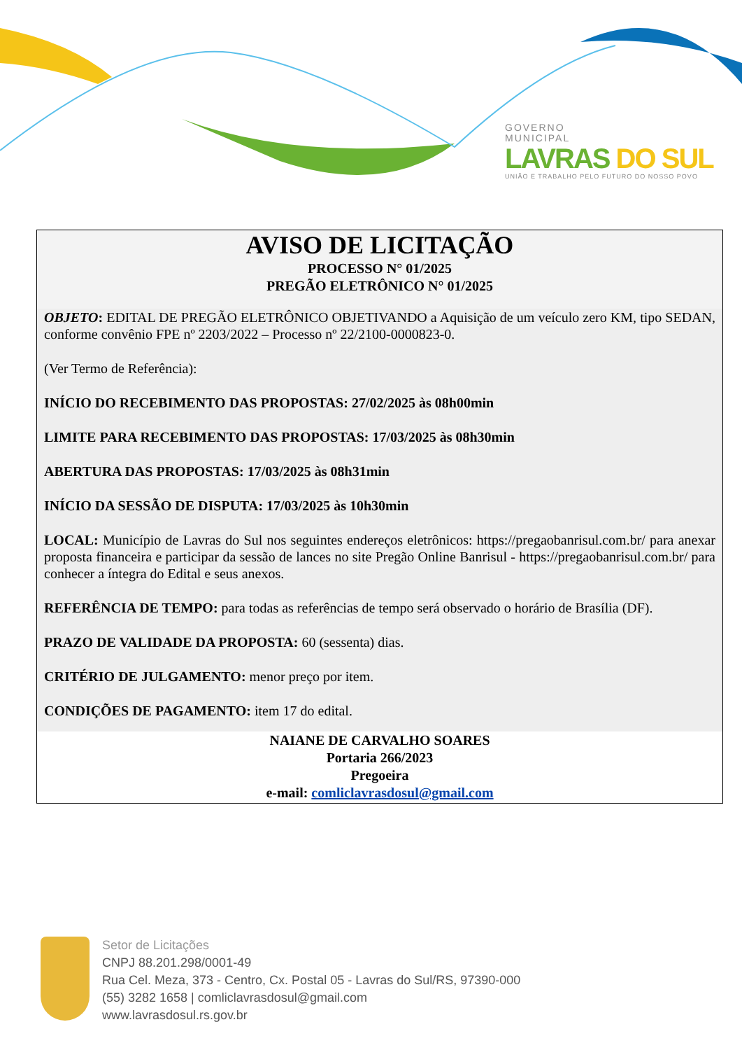GOVERNO
MUNICIPAL
LAVRAS DO SUL
UNIÃO E TRABALHO PELO FUTURO DO NOSSO POVO
AVISO DE LICITAÇÃO
PROCESSO N° 01/2025
PREGÃO ELETRÔNICO N° 01/2025
OBJETO: EDITAL DE PREGÃO ELETRÔNICO OBJETIVANDO a Aquisição de um veículo zero KM, tipo SEDAN, conforme convênio FPE nº 2203/2022 – Processo nº 22/2100-0000823-0.
(Ver Termo de Referência):
INÍCIO DO RECEBIMENTO DAS PROPOSTAS: 27/02/2025 às 08h00min
LIMITE PARA RECEBIMENTO DAS PROPOSTAS: 17/03/2025 às 08h30min
ABERTURA DAS PROPOSTAS: 17/03/2025 às 08h31min
INÍCIO DA SESSÃO DE DISPUTA: 17/03/2025 às 10h30min
LOCAL: Município de Lavras do Sul nos seguintes endereços eletrônicos: https://pregaobanrisul.com.br/ para anexar proposta financeira e participar da sessão de lances no site Pregão Online Banrisul - https://pregaobanrisul.com.br/ para conhecer a íntegra do Edital e seus anexos.
REFERÊNCIA DE TEMPO: para todas as referências de tempo será observado o horário de Brasília (DF).
PRAZO DE VALIDADE DA PROPOSTA: 60 (sessenta) dias.
CRITÉRIO DE JULGAMENTO: menor preço por item.
CONDIÇÕES DE PAGAMENTO: item 17 do edital.
NAIANE DE CARVALHO SOARES
Portaria 266/2023
Pregoeira
e-mail: comliclavrasdosul@gmail.com
Setor de Licitações
CNPJ 88.201.298/0001-49
Rua Cel. Meza, 373 - Centro, Cx. Postal 05 - Lavras do Sul/RS, 97390-000
(55) 3282 1658 | comliclavrasdosul@gmail.com
www.lavrasdosul.rs.gov.br